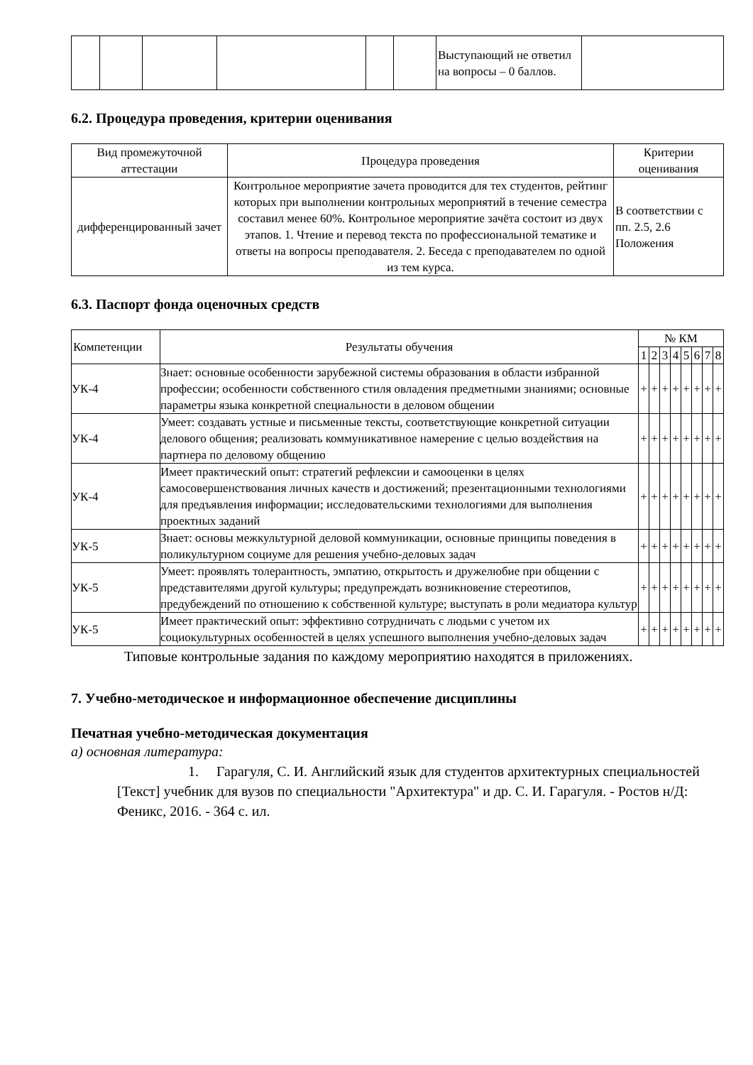| | | | | | | Выступающий не ответил на вопросы – 0 баллов. | |
6.2. Процедура проведения, критерии оценивания
| Вид промежуточной аттестации | Процедура проведения | Критерии оценивания |
| --- | --- | --- |
| дифференцированный зачет | Контрольное мероприятие зачета проводится для тех студентов, рейтинг которых при выполнении контрольных мероприятий в течение семестра составил менее 60%. Контрольное мероприятие зачёта состоит из двух этапов. 1. Чтение и перевод текста по профессиональной тематике и ответы на вопросы преподавателя. 2. Беседа с преподавателем по одной из тем курса. | В соответствии с пп. 2.5, 2.6 Положения |
6.3. Паспорт фонда оценочных средств
| Компетенции | Результаты обучения | № КМ | | | | | | | |
| --- | --- | --- | --- | --- | --- | --- | --- | --- | --- |
| | | 1 | 2 | 3 | 4 | 5 | 6 | 7 | 8 |
| УК-4 | Знает: основные особенности зарубежной системы образования в области избранной профессии; особенности собственного стиля овладения предметными знаниями; основные параметры языка конкретной специальности в деловом общении | + | + | + | + | + | + | + | + |
| УК-4 | Умеет: создавать устные и письменные тексты, соответствующие конкретной ситуации делового общения; реализовать коммуникативное намерение с целью воздействия на партнера по деловому общению | + | + | + | + | + | + | + | + |
| УК-4 | Имеет практический опыт: стратегий рефлексии и самооценки в целях самосовершенствования личных качеств и достижений; презентационными технологиями для предъявления информации; исследовательскими технологиями для выполнения проектных заданий | + | + | + | + | + | + | + | + |
| УК-5 | Знает: основы межкультурной деловой коммуникации, основные принципы поведения в поликультурном социуме для решения учебно-деловых задач | + | + | + | + | + | + | + | + |
| УК-5 | Умеет: проявлять толерантность, эмпатию, открытость и дружелюбие при общении с представителями другой культуры; предупреждать возникновение стереотипов, предубеждений по отношению к собственной культуре; выступать в роли медиатора культур | + | + | + | + | + | + | + | + |
| УК-5 | Имеет практический опыт: эффективно сотрудничать с людьми с учетом их социокультурных особенностей в целях успешного выполнения учебно-деловых задач | + | + | + | + | + | + | + | + |
Типовые контрольные задания по каждому мероприятию находятся в приложениях.
7. Учебно-методическое и информационное обеспечение дисциплины
Печатная учебно-методическая документация
а) основная литература:
1. Гарагуля, С. И. Английский язык для студентов архитектурных специальностей [Текст] учебник для вузов по специальности "Архитектура" и др. С. И. Гарагуля. - Ростов н/Д: Феникс, 2016. - 364 с. ил.